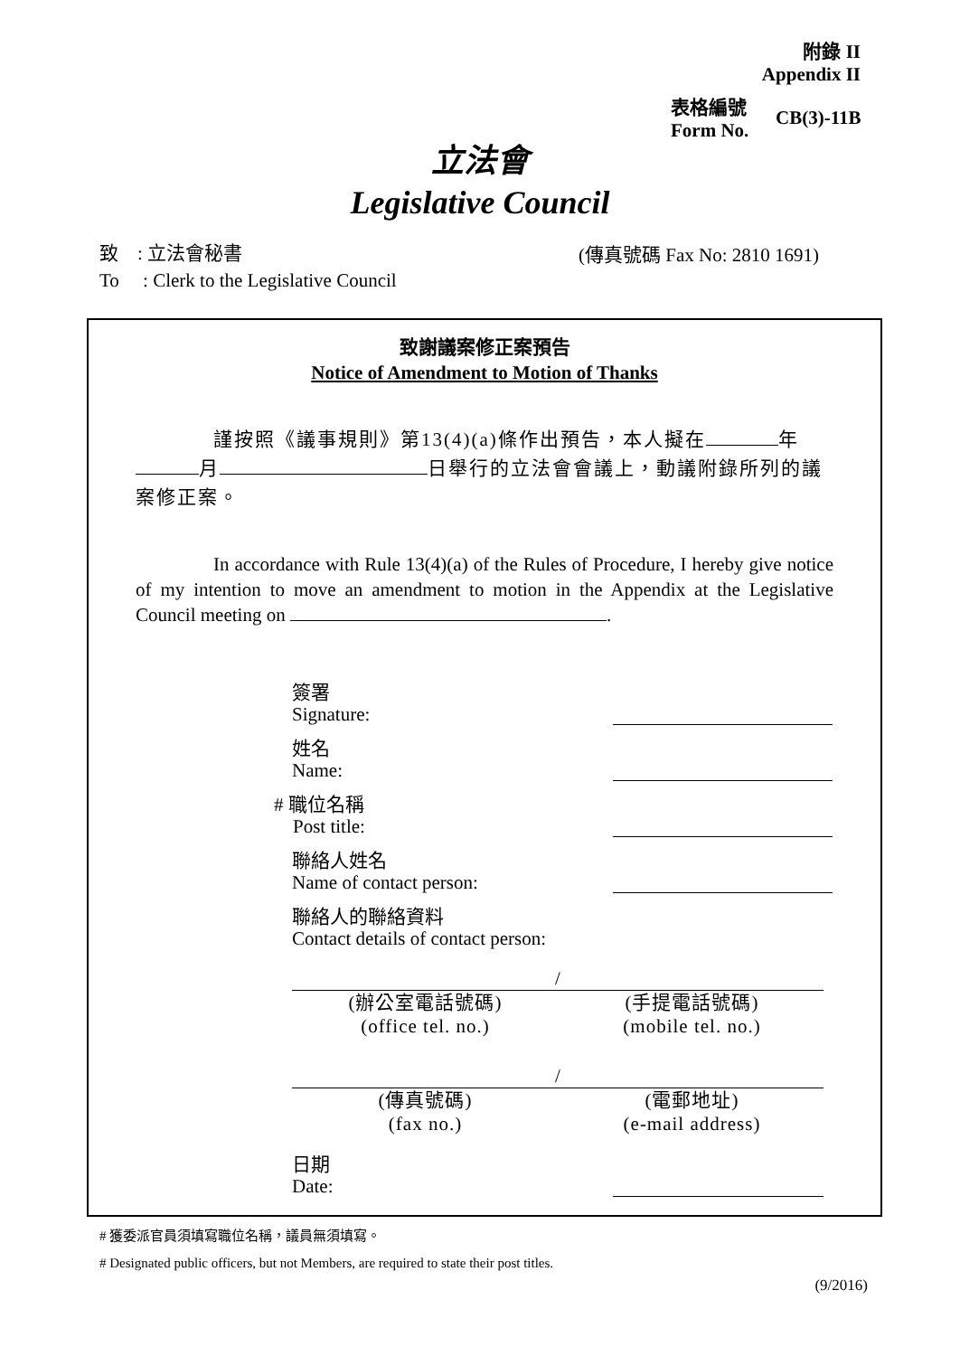附錄 II
Appendix II
表格編號
Form No.
CB(3)-11B
立法會
Legislative Council
致 : 立法會秘書
To : Clerk to the Legislative Council
(傳真號碼 Fax No: 2810 1691)
致謝議案修正案預告
Notice of Amendment to Motion of Thanks
謹按照《議事規則》第13(4)(a)條作出預告，本人擬在 年 月 日舉行的立法會會議上，動議附錄所列的議案修正案。
In accordance with Rule 13(4)(a) of the Rules of Procedure, I hereby give notice of my intention to move an amendment to motion in the Appendix at the Legislative Council meeting on .
簽署
Signature:
姓名
Name:
# 職位名稱
Post title:
聯絡人姓名
Name of contact person:
聯絡人的聯絡資料
Contact details of contact person:
/
(辦公室電話號碼)
(office tel. no.)
(手提電話號碼)
(mobile tel. no.)
/
(傳真號碼)
(fax no.)
(電郵地址)
(e-mail address)
日期
Date:
# 獲委派官員須填寫職位名稱，議員無須填寫。
# Designated public officers, but not Members, are required to state their post titles.
(9/2016)